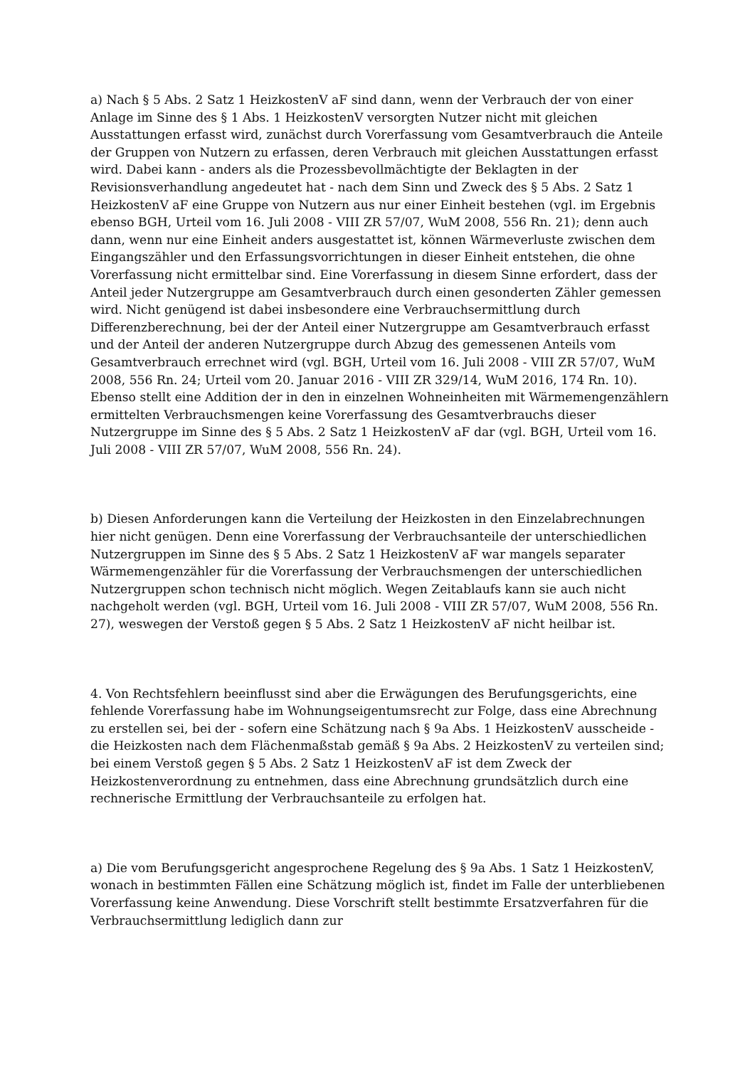a) Nach § 5 Abs. 2 Satz 1 HeizkostenV aF sind dann, wenn der Verbrauch der von einer Anlage im Sinne des § 1 Abs. 1 HeizkostenV versorgten Nutzer nicht mit gleichen Ausstattungen erfasst wird, zunächst durch Vorerfassung vom Gesamtverbrauch die Anteile der Gruppen von Nutzern zu erfassen, deren Verbrauch mit gleichen Ausstattungen erfasst wird. Dabei kann - anders als die Prozessbevollmächtigte der Beklagten in der Revisionsverhandlung angedeutet hat - nach dem Sinn und Zweck des § 5 Abs. 2 Satz 1 HeizkostenV aF eine Gruppe von Nutzern aus nur einer Einheit bestehen (vgl. im Ergebnis ebenso BGH, Urteil vom 16. Juli 2008 - VIII ZR 57/07, WuM 2008, 556 Rn. 21); denn auch dann, wenn nur eine Einheit anders ausgestattet ist, können Wärmeverluste zwischen dem Eingangszähler und den Erfassungsvorrichtungen in dieser Einheit entstehen, die ohne Vorerfassung nicht ermittelbar sind. Eine Vorerfassung in diesem Sinne erfordert, dass der Anteil jeder Nutzergruppe am Gesamtverbrauch durch einen gesonderten Zähler gemessen wird. Nicht genügend ist dabei insbesondere eine Verbrauchsermittlung durch Differenzberechnung, bei der der Anteil einer Nutzergruppe am Gesamtverbrauch erfasst und der Anteil der anderen Nutzergruppe durch Abzug des gemessenen Anteils vom Gesamtverbrauch errechnet wird (vgl. BGH, Urteil vom 16. Juli 2008 - VIII ZR 57/07, WuM 2008, 556 Rn. 24; Urteil vom 20. Januar 2016 - VIII ZR 329/14, WuM 2016, 174 Rn. 10). Ebenso stellt eine Addition der in den in einzelnen Wohneinheiten mit Wärmemengenzählern ermittelten Verbrauchsmengen keine Vorerfassung des Gesamtverbrauchs dieser Nutzergruppe im Sinne des § 5 Abs. 2 Satz 1 HeizkostenV aF dar (vgl. BGH, Urteil vom 16. Juli 2008 - VIII ZR 57/07, WuM 2008, 556 Rn. 24).
b) Diesen Anforderungen kann die Verteilung der Heizkosten in den Einzelabrechnungen hier nicht genügen. Denn eine Vorerfassung der Verbrauchsanteile der unterschiedlichen Nutzergruppen im Sinne des § 5 Abs. 2 Satz 1 HeizkostenV aF war mangels separater Wärmemengenzähler für die Vorerfassung der Verbrauchsmengen der unterschiedlichen Nutzergruppen schon technisch nicht möglich. Wegen Zeitablaufs kann sie auch nicht nachgeholt werden (vgl. BGH, Urteil vom 16. Juli 2008 - VIII ZR 57/07, WuM 2008, 556 Rn. 27), weswegen der Verstoß gegen § 5 Abs. 2 Satz 1 HeizkostenV aF nicht heilbar ist.
4. Von Rechtsfehlern beeinflusst sind aber die Erwägungen des Berufungsgerichts, eine fehlende Vorerfassung habe im Wohnungseigentumsrecht zur Folge, dass eine Abrechnung zu erstellen sei, bei der - sofern eine Schätzung nach § 9a Abs. 1 HeizkostenV ausscheide - die Heizkosten nach dem Flächenmaßstab gemäß § 9a Abs. 2 HeizkostenV zu verteilen sind; bei einem Verstoß gegen § 5 Abs. 2 Satz 1 HeizkostenV aF ist dem Zweck der Heizkostenverordnung zu entnehmen, dass eine Abrechnung grundsätzlich durch eine rechnerische Ermittlung der Verbrauchsanteile zu erfolgen hat.
a) Die vom Berufungsgericht angesprochene Regelung des § 9a Abs. 1 Satz 1 HeizkostenV, wonach in bestimmten Fällen eine Schätzung möglich ist, findet im Falle der unterbliebenen Vorerfassung keine Anwendung. Diese Vorschrift stellt bestimmte Ersatzverfahren für die Verbrauchsermittlung lediglich dann zur